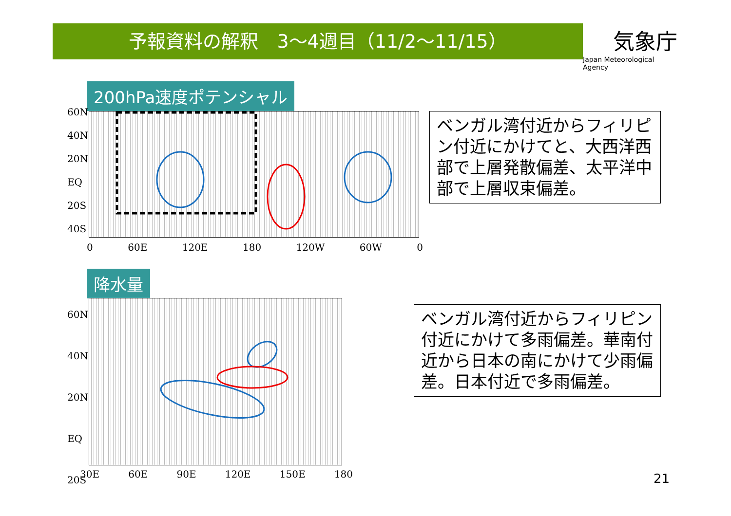予報資料の解釈　3～4週目（11/2～11/15）
気象庁
Japan Meteorological Agency
200hPa速度ポテンシャル
60N
40N
20N
EQ
20S
40S
0 60E 120E 180 120W 60W 0
ベンガル湾付近からフィリピン付近にかけてと、大西洋西部で上層発散偏差、太平洋中部で上層収束偏差。
降水量
60N
40N
20N
EQ
20S
30E 60E 90E 120E 150E 180
ベンガル湾付近からフィリピン付近にかけて多雨偏差。華南付近から日本の南にかけて少雨偏差。日本付近で多雨偏差。
21